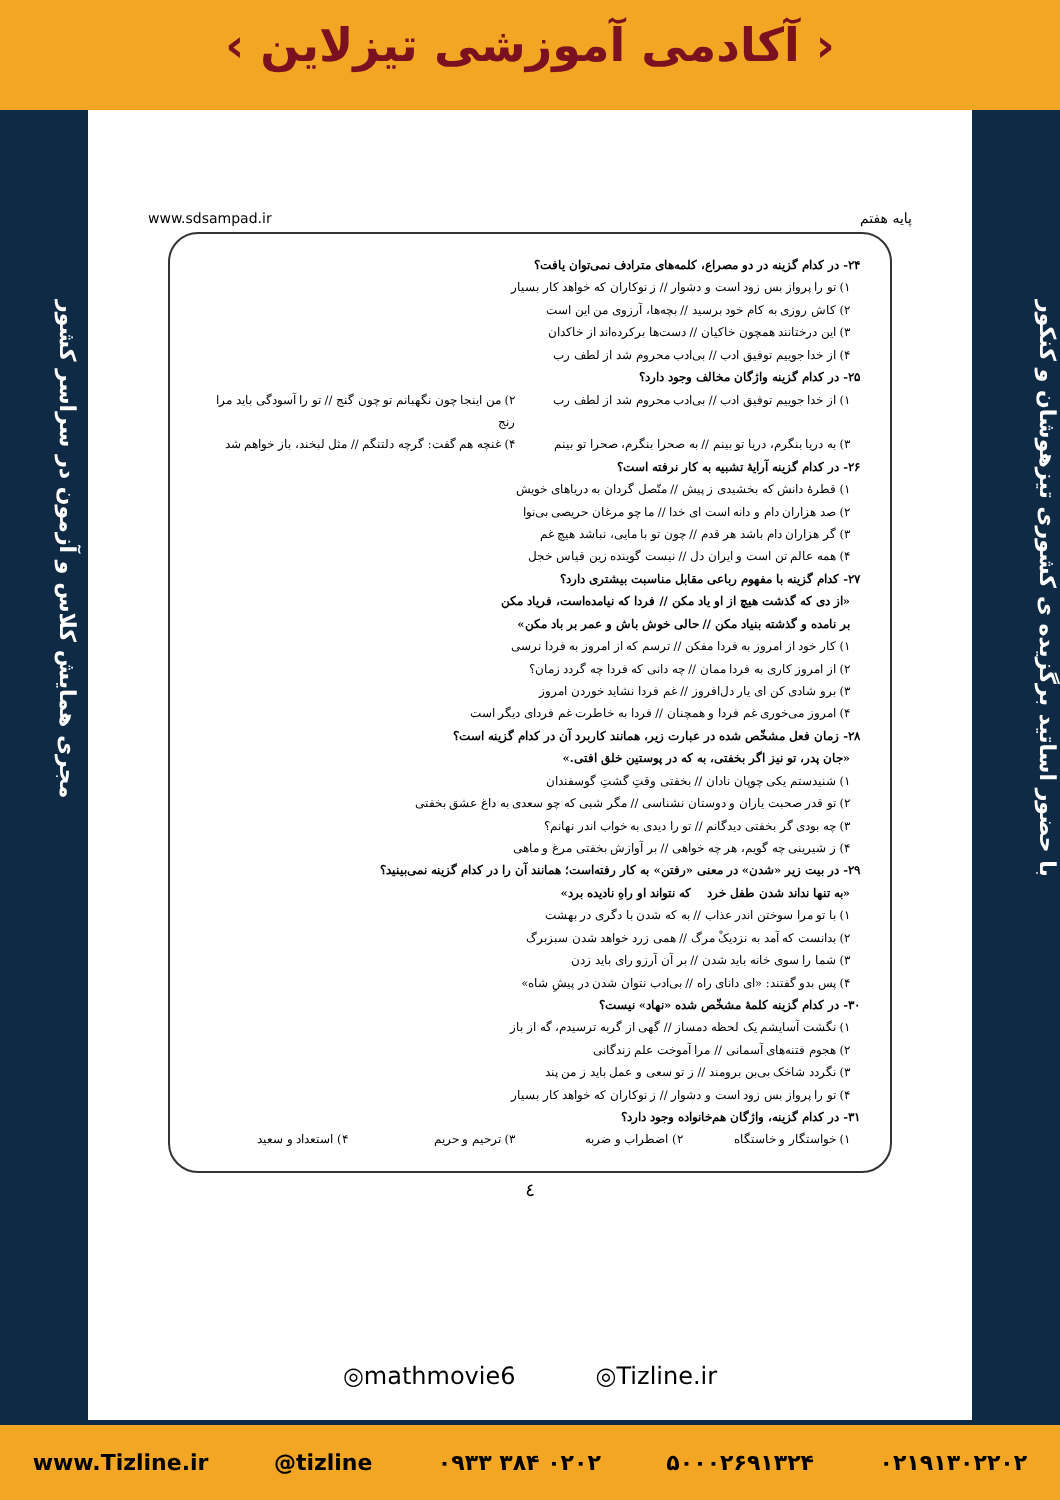‹ آکادمی آموزشی تیزلاین ›
با حضور اساتید برگزیده ی کشوری تیزهوشان و کنکور
مجری همایش کلاس و آزمون در سراسر کشور
پایه هفتم www.sdsampad.ir
۲۴- در کدام گزینه در دو مصراع، کلمه‌های مترادف نمی‌توان یافت؟
۱) تو را پرواز بس زود است و دشوار // ز نوکاران که خواهد کار بسیار
۲) کاش روزی به کام خود برسید // بچه‌ها، آرزوی من این است
۳) این درختانند همچون خاکیان // دست‌ها برکرده‌اند از خاکدان
۴) از خدا جوییم توفیق ادب // بی‌ادب محروم شد از لطف رب
۲۵- در کدام گزینه واژگان مخالف وجود دارد؟
۱) از خدا جوییم توفیق ادب // بی‌ادب محروم شد از لطف رب
۲) من اینجا چون نگهبانم تو چون گنج // تو را آسودگی باید مرا رنج
۳) به دریا بنگرم، دریا تو بینم // به صحرا بنگرم، صحرا تو بینم
۴) غنچه هم گفت: گرچه دلتنگم // مثل لبخند، باز خواهم شد
۲۶- در کدام گزینه آرایهٔ تشبیه به کار نرفته است؟
۱) قطرهٔ دانش که بخشیدی ز پیش // متّصل گردان به دریاهای خویش
۲) صد هزاران دام و دانه است ای خدا // ما چو مرغان حریصی بی‌نوا
۳) گر هزاران دام باشد هر قدم // چون تو با مایی، نباشد هیچ غم
۴) همه عالم تن است و ایران دل // نیست گوینده زین قیاس خجل
۲۷- کدام گزینه با مفهوم رباعی مقابل مناسبت بیشتری دارد؟
«از دی که گذشت هیچ از او یاد مکن // فردا که نیامده‌است، فریاد مکن
بر نامده و گذشته بنیاد مکن // حالی خوش باش و عمر بر باد مکن»
۱) کار خود از امروز به فردا مفکن // ترسم که از امروز به فردا نرسی
۲) از امروز کاری به فردا ممان // چه دانی که فردا چه گردد زمان؟
۳) برو شادی کن ای یار دل‌افروز // غم فردا نشاید خوردن امروز
۴) امروز می‌خوری غم فردا و همچنان // فردا به خاطرت غم فردای دیگر است
۲۸- زمان فعل مشخّص شده در عبارت زیر، همانند کاربرد آن در کدام گزینه است؟
«جان پدر، تو نیز اگر بخفتی، به که در پوستین خلق افتی.»
۱) شنیدستم یکی چوپان نادان // بخفتی وقتِ گشتِ گوسفندان
۲) تو قدر صحبت یاران و دوستان نشناسی // مگر شبی که چو سعدی به داغ عشق بخفتی
۳) چه بودی گر بخفتی دیدگانم // تو را دیدی به خواب اندر نهانم؟
۴) ز شیرینی چه گویم، هر چه خواهی // بر آوازش بخفتی مرغ و ماهی
۲۹- در بیت زیر «شدن» در معنی «رفتن» به کار رفته‌است؛ همانند آن را در کدام گزینه نمی‌بینید؟
«به تنها نداند شدن طفل خرد که نتواند او راهِ نادیده برد»
۱) با تو مرا سوختن اندر عذاب // به که شدن با دگری در بهشت
۲) بدانست که آمد به نزدیکْ مرگ // همی زرد خواهد شدن سبزبرگ
۳) شما را سوی خانه باید شدن // بر آن آرزو رای باید زدن
۴) پس بدو گفتند: «ای دانای راه // بی‌ادب نتوان شدن در پیشِ شاه»
۳۰- در کدام گزینه کلمهٔ مشخّص شده «نهاد» نیست؟
۱) نگشت آسایشم یک لحظه دمساز // گهی از گربه ترسیدم، گه از باز
۲) هجوم فتنه‌های آسمانی // مرا آموخت علم زندگانی
۳) نگردد شاخک بی‌بن برومند // ز تو سعی و عمل باید ز من پند
۴) تو را پرواز بس زود است و دشوار // ز نوکاران که خواهد کار بسیار
۳۱- در کدام گزینه، واژگان هم‌خانواده وجود دارد؟
۱) خواستگار و خاستگاه ۲) اضطراب و ضربه ۳) ترحیم و حریم ۴) استعداد و سعید
٤
◎mathmovie6 ◎Tizline.ir
www.Tizline.ir @tizline ۰۹۳۳ ۳۸۴ ۰۲۰۲ ۵۰۰۰۲۶۹۱۳۲۴ ۰۲۱۹۱۳۰۲۲۰۲